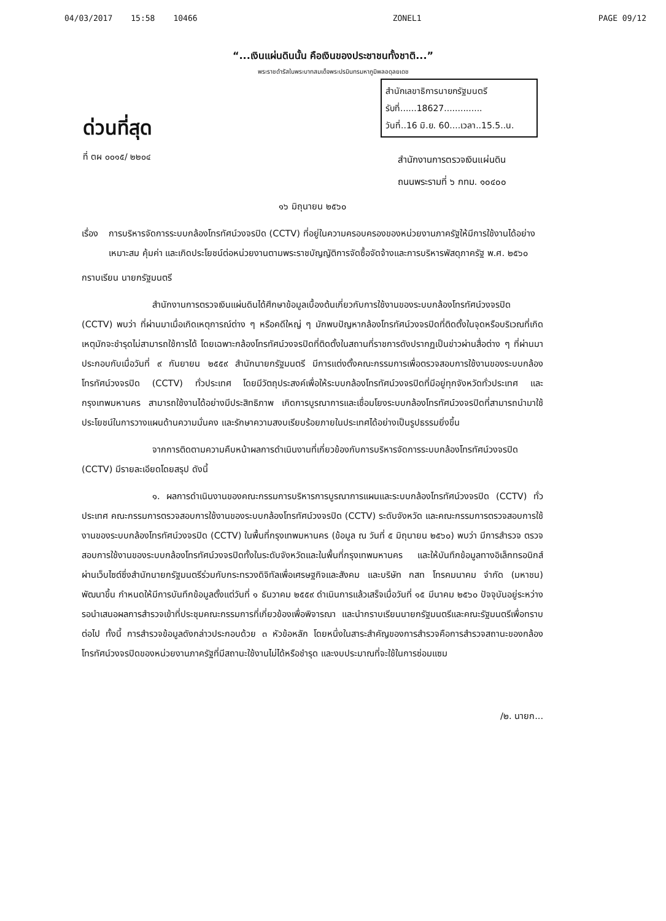04/03/2017 15:58 10466 ZONEL1 PAGE 09/12
“...เงินแผ่นดินนั้น คือเงินของประชาชนทั้งชาติ...”
พระราชดำรัสในพระบาทสมเด็จพระปรมินทรมหาภูมิพลอดุลยเดช
สำนักเลขาธิการนายกรัฐมนตรี
รับที่......18627..............
วันที่..16 มิ.ย. 60....เวลา..15.5..น.
ด่วนที่สุด
ที่ ตผ ๐๐๑๕/ ๒๒๐๔
สำนักงานการตรวจเงินแผ่นดิน
ถนนพระรามที่ ๖ กทม. ๑๐๔๐๐
๑๖ มิถุนายน ๒๕๖๐
เรื่อง
การบริหารจัดการระบบกล้องโทรทัศน์วงจรปิด (CCTV) ที่อยู่ในความครอบครองของหน่วยงานภาครัฐให้มีการใช้งานได้อย่างเหมาะสม คุ้มค่า และเกิดประโยชน์ต่อหน่วยงานตามพระราชบัญญัติการจัดซื้อจัดจ้างและการบริหารพัสดุภาครัฐ พ.ศ. ๒๕๖๐
กราบเรียน นายกรัฐมนตรี
สำนักงานการตรวจเงินแผ่นดินได้ศึกษาข้อมูลเบื้องต้นเกี่ยวกับการใช้งานของระบบกล้องโทรทัศน์วงจรปิด (CCTV) พบว่า ที่ผ่านมาเมื่อเกิดเหตุการณ์ต่าง ๆ หรือคดีใหญ่ ๆ มักพบปัญหากล้องโทรทัศน์วงจรปิดที่ติดตั้งในจุดหรือบริเวณที่เกิดเหตุมักจะชำรุดไม่สามารถใช้การได้ โดยเฉพาะกล้องโทรทัศน์วงจรปิดที่ติดตั้งในสถานที่ราชการดังปรากฏเป็นข่าวผ่านสื่อต่าง ๆ ที่ผ่านมา ประกอบกับเมื่อวันที่ ๙ กันยายน ๒๕๕๙ สำนักนายกรัฐมนตรี มีการแต่งตั้งคณะกรรมการเพื่อตรวจสอบการใช้งานของระบบกล้องโทรทัศน์วงจรปิด (CCTV) ทั่วประเทศ โดยมีวัตถุประสงค์เพื่อให้ระบบกล้องโทรทัศน์วงจรปิดที่มีอยู่ทุกจังหวัดทั่วประเทศ และกรุงเทพมหานคร สามารถใช้งานได้อย่างมีประสิทธิภาพ เกิดการบูรณาการและเชื่อมโยงระบบกล้องโทรทัศน์วงจรปิดที่สามารถนำมาใช้ประโยชน์ในการวางแผนด้านความมั่นคง และรักษาความสงบเรียบร้อยภายในประเทศได้อย่างเป็นรูปธรรมยิ่งขึ้น
จากการติดตามความคืบหน้าผลการดำเนินงานที่เกี่ยวข้องกับการบริหารจัดการระบบกล้องโทรทัศน์วงจรปิด (CCTV) มีรายละเอียดโดยสรุป ดังนี้
๑. ผลการดำเนินงานของคณะกรรมการบริหารการบูรณาการแผนและระบบกล้องโทรทัศน์วงจรปิด (CCTV) ทั่วประเทศ คณะกรรมการตรวจสอบการใช้งานของระบบกล้องโทรทัศน์วงจรปิด (CCTV) ระดับจังหวัด และคณะกรรมการตรวจสอบการใช้งานของระบบกล้องโทรทัศน์วงจรปิด (CCTV) ในพื้นที่กรุงเทพมหานคร (ข้อมูล ณ วันที่ ๕ มิถุนายน ๒๕๖๐) พบว่า มีการสำรวจ ตรวจสอบการใช้งานของระบบกล้องโทรทัศน์วงจรปิดทั้งในระดับจังหวัดและในพื้นที่กรุงเทพมหานคร และให้บันทึกข้อมูลทางอิเล็กทรอนิกส์ผ่านเว็บไซต์ซึ่งสำนักนายกรัฐมนตรีร่วมกับกระทรวงดิจิทัลเพื่อเศรษฐกิจและสังคม และบริษัท กสท โทรคมนาคม จำกัด (มหาชน) พัฒนาขึ้น กำหนดให้มีการบันทึกข้อมูลตั้งแต่วันที่ ๑ ธันวาคม ๒๕๕๙ ดำเนินการแล้วเสร็จเมื่อวันที่ ๑๕ มีนาคม ๒๕๖๐ ปัจจุบันอยู่ระหว่างรอนำเสนอผลการสำรวจเข้าที่ประชุมคณะกรรมการที่เกี่ยวข้องเพื่อพิจารณา และนำกราบเรียนนายกรัฐมนตรีและคณะรัฐมนตรีเพื่อทราบต่อไป ทั้งนี้ การสำรวจข้อมูลดังกล่าวประกอบด้วย ๓ หัวข้อหลัก โดยหนึ่งในสาระสำคัญของการสำรวจคือการสำรวจสถานะของกล้องโทรทัศน์วงจรปิดของหน่วยงานภาครัฐที่มีสถานะใช้งานไม่ได้หรือชำรุด และงบประมาณที่จะใช้ในการซ่อมแซม
/๒. นายก...